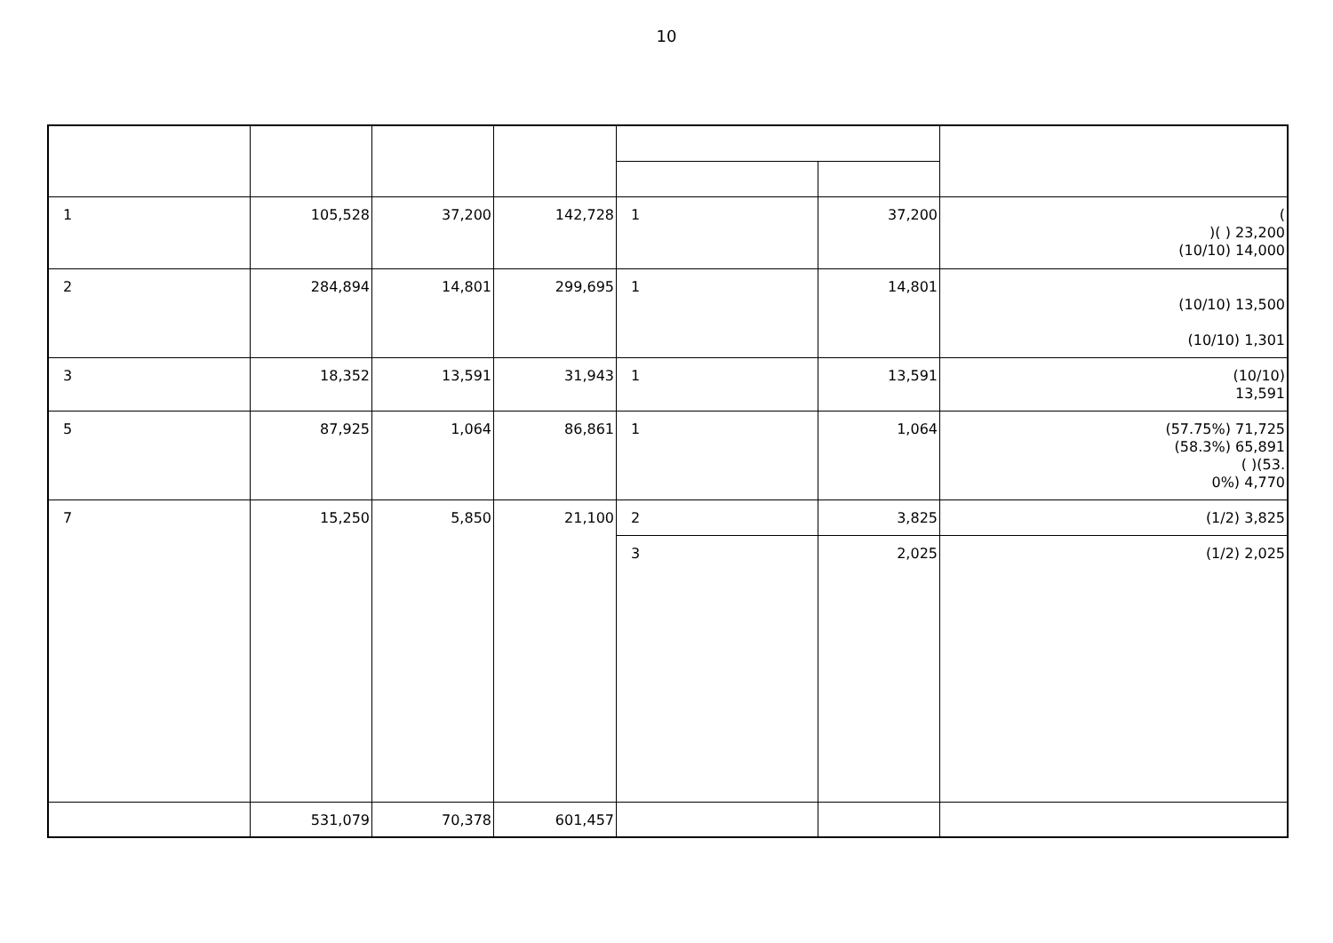10
| 1 | 105,528 | 37,200 | 142,728 | 1 | 37,200 | ( )( ) 23,200 (10/10) 14,000 |
| 2 | 284,894 | 14,801 | 299,695 | 1 | 14,801 | (10/10) 13,500 (10/10) 1,301 |
| 3 | 18,352 | 13,591 | 31,943 | 1 | 13,591 | (10/10) 13,591 |
| 5 | 87,925 | 1,064 | 86,861 | 1 | 1,064 | (57.75%) 71,725 (58.3%) 65,891 ( )(53. 0%) 4,770 |
| 7 | 15,250 | 5,850 | 21,100 | 2 | 3,825 | (1/2) 3,825 |
| | | | | 3 | 2,025 | (1/2) 2,025 |
| | 531,079 | 70,378 | 601,457 | | | |